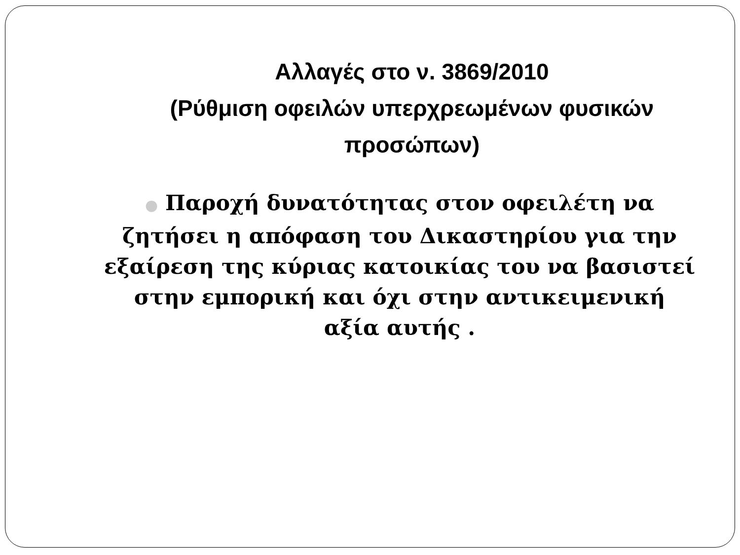Αλλαγές στο ν. 3869/2010
(Ρύθμιση οφειλών υπερχρεωμένων φυσικών προσώπων)
● Παροχή δυνατότητας στον οφειλέτη να ζητήσει η απόφαση του Δικαστηρίου για την εξαίρεση της κύριας κατοικίας του να βασιστεί στην εμπορική και όχι στην αντικειμενική αξία αυτής .